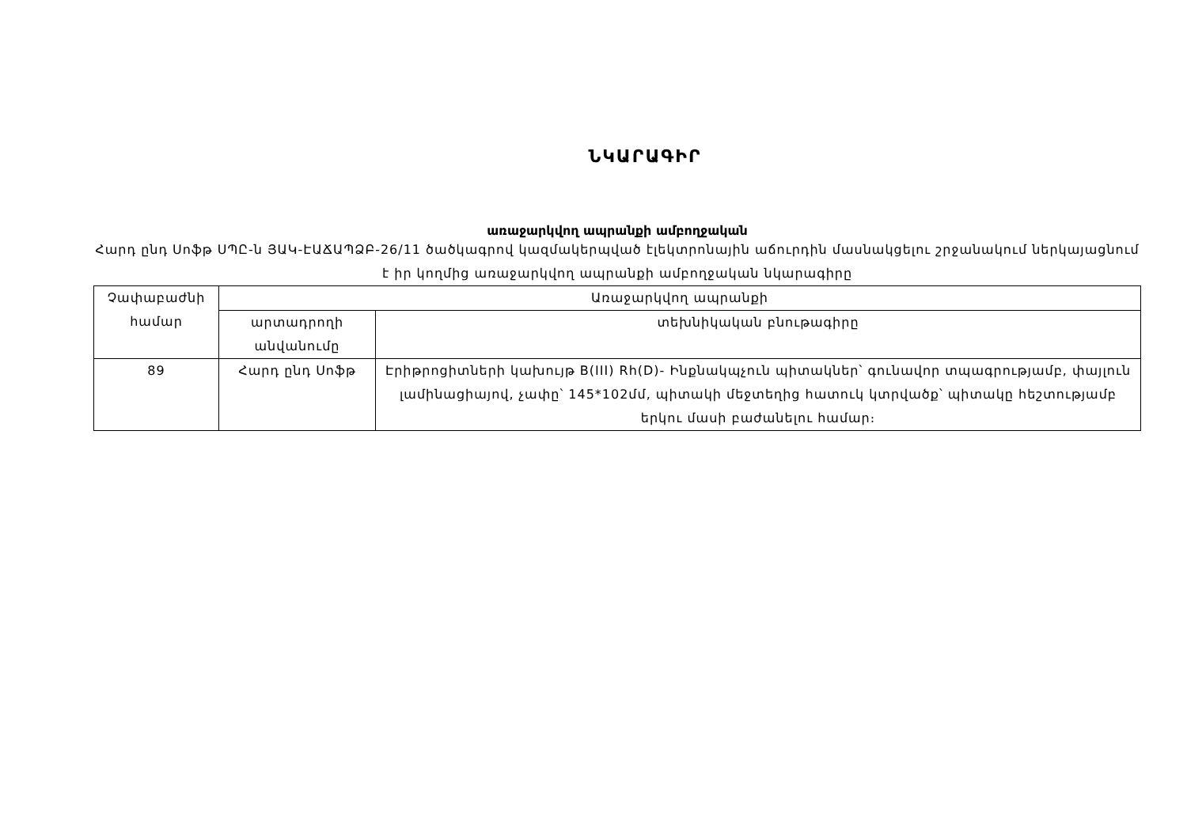ՆԿԱՐԱԳԻՐ
առաջարկվող ապրանքի ամբողջական
Հարդ ընդ Սոֆթ ՍՊԸ-ն ՅԱԿ-ԷԱՃԱՊՁԲ-26/11 ծածկագրով կազմակերպված էլեկտրոնային աճուրդին մասնակցելու շրջանակում ներկայացնում է իր կողմից առաջարկվող ապրանքի ամբողջական նկարագիրը
| Չափաբաժնի համար | Առաջարկվող ապրանքի | |
| --- | --- | --- |
| | արտադրողի անվանումը | տեխնիկական բնութագիրը |
| 89 | Հարդ ընդ Սոֆթ | Էրիթրոցիտների կախույթ B(III) Rh(D)- Ինքնակպչուն պիտակներ՝ գունավոր տպագրությամբ, փայլուն լամինացիայով, չափը՝ 145*102մմ, պիտակի մեջտեղից հատուկ կտրվածք՝ պիտակը հեշտությամբ երկու մասի բաժանելու համար։ |